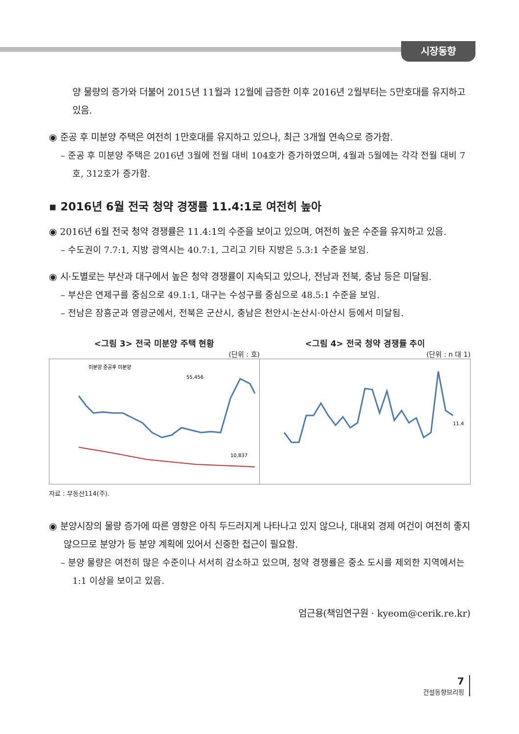시장동향
양 물량의 증가와 더불어 2015년 11월과 12월에 급증한 이후 2016년 2월부터는 5만호대를 유지하고 있음.
◉ 준공 후 미분양 주택은 여전히 1만호대를 유지하고 있으나, 최근 3개월 연속으로 증가함.
– 준공 후 미분양 주택은 2016년 3월에 전월 대비 104호가 증가하였으며, 4월과 5월에는 각각 전월 대비 7호, 312호가 증가함.
▪ 2016년 6월 전국 청약 경쟁률 11.4:1로 여전히 높아
◉ 2016년 6월 전국 청약 경쟁률은 11.4:1의 수준을 보이고 있으며, 여전히 높은 수준을 유지하고 있음.
– 수도권이 7.7:1, 지방 광역시는 40.7:1, 그리고 기타 지방은 5.3:1 수준을 보임.
◉ 시·도별로는 부산과 대구에서 높은 청약 경쟁률이 지속되고 있으나, 전남과 전북, 충남 등은 미달됨.
– 부산은 연제구를 중심으로 49.1:1, 대구는 수성구를 중심으로 48.5:1 수준을 보임.
– 전남은 장흥군과 영광군에서, 전북은 군산시, 충남은 천안시·논산시·아산시 등에서 미달됨.
<그림 3> 전국 미분양 주택 현황
(단위 : 호)
55,456
10,837
미분양 준공후 미분양
<그림 4> 전국 청약 경쟁률 추이
(단위 : n 대 1)
11.4
자료 : 부동산114(주).
◉ 분양시장의 물량 증가에 따른 영향은 아직 두드러지게 나타나고 있지 않으나, 대내외 경제 여건이 여전히 좋지 않으므로 분양가 등 분양 계획에 있어서 신중한 접근이 필요함.
– 분양 물량은 여전히 많은 수준이나 서서히 감소하고 있으며, 청약 경쟁률은 중소 도시를 제외한 지역에서는 1:1 이상을 보이고 있음.
엄근용(책임연구원 · kyeom@cerik.re.kr)
7
건설동향브리핑